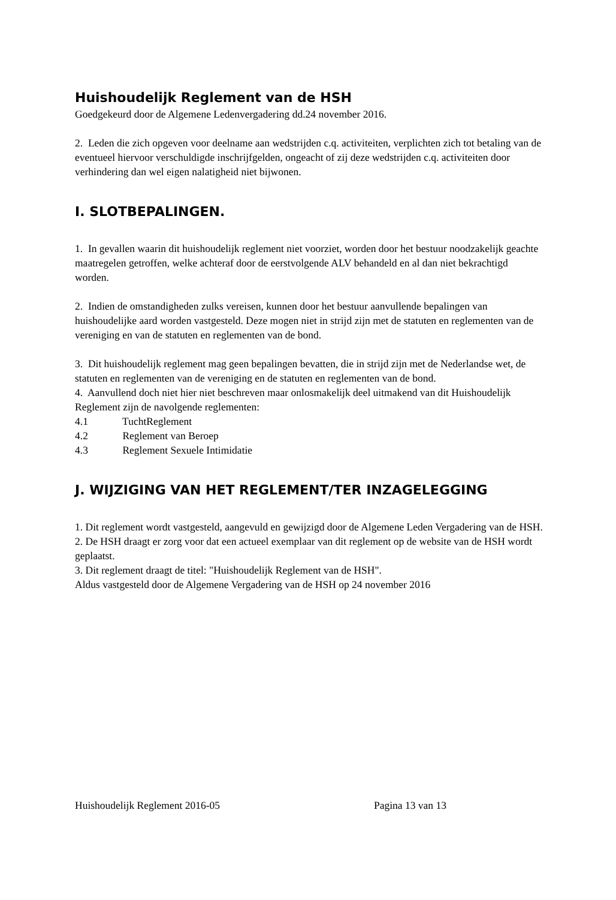Huishoudelijk Reglement van de HSH
Goedgekeurd door de Algemene Ledenvergadering dd.24 november 2016.
2. Leden die zich opgeven voor deelname aan wedstrijden c.q. activiteiten, verplichten zich tot betaling van de eventueel hiervoor verschuldigde inschrijfgelden, ongeacht of zij deze wedstrijden c.q. activiteiten door verhindering dan wel eigen nalatigheid niet bijwonen.
I. SLOTBEPALINGEN.
1. In gevallen waarin dit huishoudelijk reglement niet voorziet, worden door het bestuur noodzakelijk geachte maatregelen getroffen, welke achteraf door de eerstvolgende ALV behandeld en al dan niet bekrachtigd worden.
2. Indien de omstandigheden zulks vereisen, kunnen door het bestuur aanvullende bepalingen van huishoudelijke aard worden vastgesteld. Deze mogen niet in strijd zijn met de statuten en reglementen van de vereniging en van de statuten en reglementen van de bond.
3. Dit huishoudelijk reglement mag geen bepalingen bevatten, die in strijd zijn met de Nederlandse wet, de statuten en reglementen van de vereniging en de statuten en reglementen van de bond.
4. Aanvullend doch niet hier niet beschreven maar onlosmakelijk deel uitmakend van dit Huishoudelijk Reglement zijn de navolgende reglementen:
4.1 TuchtReglement
4.2 Reglement van Beroep
4.3 Reglement Sexuele Intimidatie
J. WIJZIGING VAN HET REGLEMENT/TER INZAGELEGGING
1. Dit reglement wordt vastgesteld, aangevuld en gewijzigd door de Algemene Leden Vergadering van de HSH.
2. De HSH draagt er zorg voor dat een actueel exemplaar van dit reglement op de website van de HSH wordt geplaatst.
3. Dit reglement draagt de titel: "Huishoudelijk Reglement van de HSH".
Aldus vastgesteld door de Algemene Vergadering van de HSH op 24 november 2016
Huishoudelijk Reglement 2016-05 Pagina 13 van 13